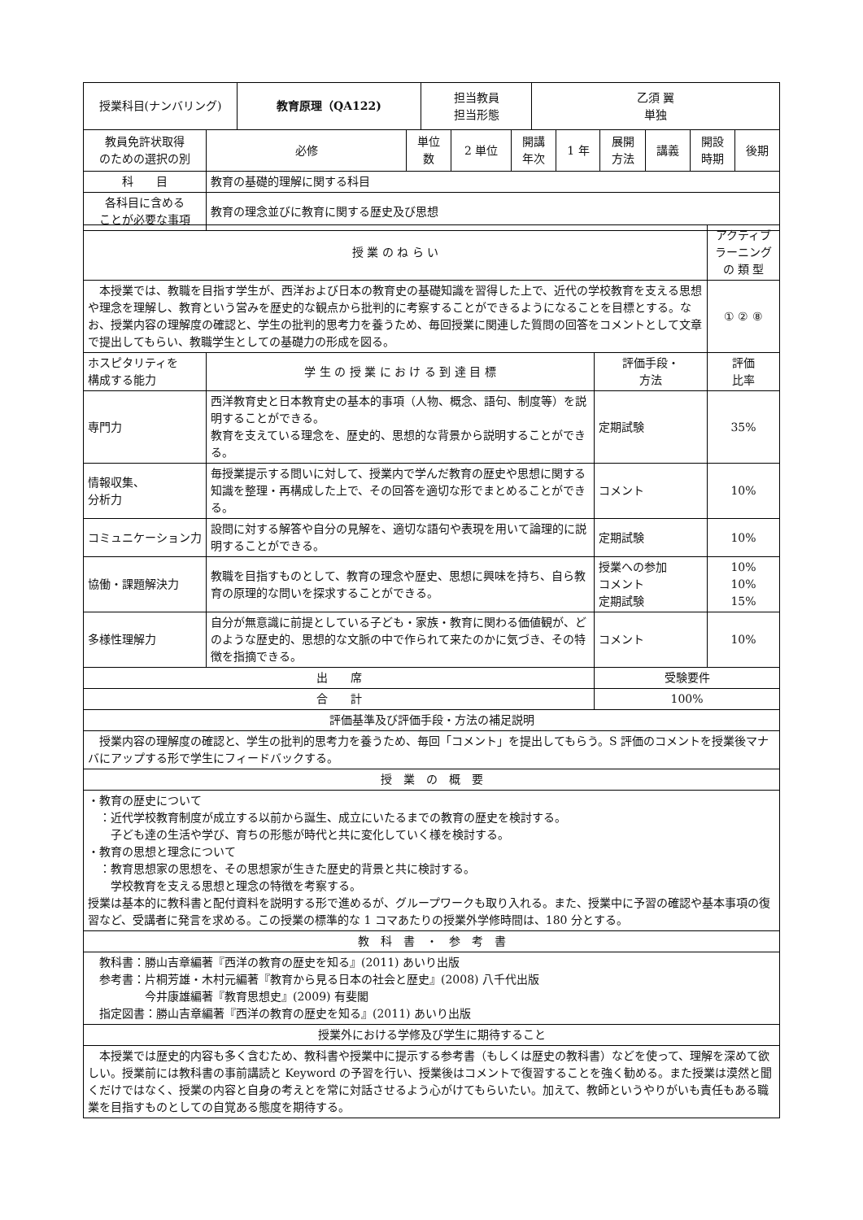| 授業科目(ナンバリング) | 教育原理（QA122) | 担当教員 担当形態 | 乙須 翼 単独 |
| 教員免許状取得 のための選択の別 | 必修 | 単位 数 | 2 単位 | 開講 年次 | 1 年 | 展開 方法 | 講義 | 開設 時期 | 後期 |
| 科 目 | 教育の基礎的理解に関する科目 |
| 各科目に含める ことが必要な事項 | 教育の理念並びに教育に関する歴史及び思想 |
| 授 業 の ね ら い | アクティブ ラーニング の 類 型 |
| 本授業では、教職を目指す学生が、西洋および日本の教育史の基礎知識を習得した上で、近代の学校教育を支える思想や理念を理解し、教育という営みを歴史的な観点から批判的に考察することができるようになることを目標とする。なお、授業内容の理解度の確認と、学生の批判的思考力を養うため、毎回授業に関連した質問の回答をコメントとして文章で提出してもらい、教職学生としての基礎力の形成を図る。 | ① ② ⑧ |
| ホスピタリティを 構成する能力 | 学 生 の 授 業 に お け る 到 達 目 標 | 評価手段・ 方法 | 評価 比率 |
| 専門力 | 西洋教育史と日本教育史の基本的事項（人物、概念、語句、制度等）を説明することができる。 教育を支えている理念を、歴史的、思想的な背景から説明することができる。 | 定期試験 | 35% |
| 情報収集、 分析力 | 毎授業提示する問いに対して、授業内で学んだ教育の歴史や思想に関する知識を整理・再構成した上で、その回答を適切な形でまとめることができる。 | コメント | 10% |
| コミュニケーション力 | 設問に対する解答や自分の見解を、適切な語句や表現を用いて論理的に説明することができる。 | 定期試験 | 10% |
| 協働・課題解決力 | 教職を目指すものとして、教育の理念や歴史、思想に興味を持ち、自ら教育の原理的な問いを探求することができる。 | 授業への参加 コメント 定期試験 | 10% 10% 15% |
| 多様性理解力 | 自分が無意識に前提としている子ども・家族・教育に関わる価値観が、どのような歴史的、思想的な文脈の中で作られて来たのかに気づき、その特徴を指摘できる。 | コメント | 10% |
| 出 席 | | 受験要件 | |
| 合 計 | | 100% | |
| 評価基準及び評価手段・方法の補足説明 | | | |
| 授業内容の理解度の確認と、学生の批判的思考力を養うため、毎回「コメント」を提出してもらう。S 評価のコメントを授業後マナバにアップする形で学生にフィードバックする。 | | | |
| 授 業 の 概 要 | | | |
| ・教育の歴史について ：近代学校教育制度が成立する以前から誕生、成立にいたるまでの教育の歴史を検討する。 子ども達の生活や学び、育ちの形態が時代と共に変化していく様を検討する。 ・教育の思想と理念について ：教育思想家の思想を、その思想家が生きた歴史的背景と共に検討する。 学校教育を支える思想と理念の特徴を考察する。 授業は基本的に教科書と配付資料を説明する形で進めるが、グループワークも取り入れる。また、授業中に予習の確認や基本事項の復習など、受講者に発言を求める。この授業の標準的な 1 コマあたりの授業外学修時間は、180 分とする。 | | | |
| 教 科 書 ・ 参 考 書 | | | |
| 教科書：勝山吉章編著『西洋の教育の歴史を知る』(2011) あいり出版 参考書：片桐芳雄・木村元編著『教育から見る日本の社会と歴史』(2008) 八千代出版 今井康雄編著『教育思想史』(2009) 有斐閣 指定図書：勝山吉章編著『西洋の教育の歴史を知る』(2011) あいり出版 | | | |
| 授業外における学修及び学生に期待すること | | | |
| 本授業では歴史的内容も多く含むため、教科書や授業中に提示する参考書（もしくは歴史の教科書）などを使って、理解を深めて欲しい。授業前には教科書の事前講読と Keyword の予習を行い、授業後はコメントで復習することを強く勧める。また授業は漠然と聞くだけではなく、授業の内容と自身の考えとを常に対話させるよう心がけてもらいたい。加えて、教師というやりがいも責任もある職業を目指すものとしての自覚ある態度を期待する。 | | | |